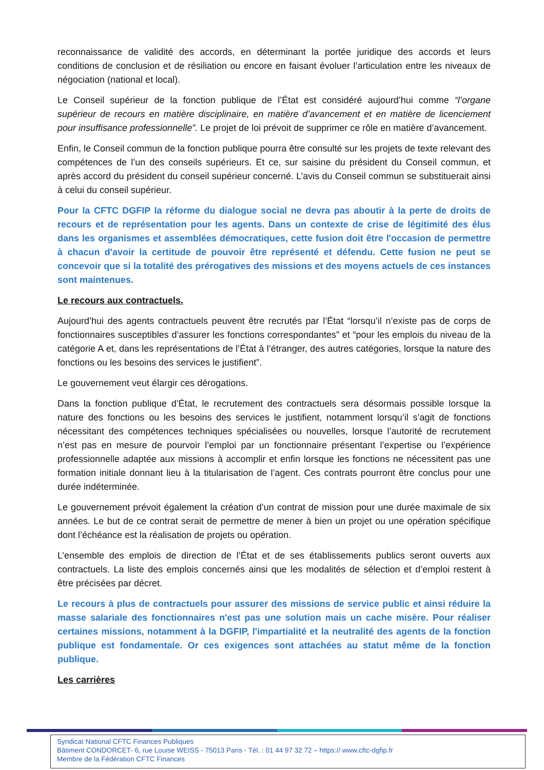reconnaissance de validité des accords, en déterminant la portée juridique des accords et leurs conditions de conclusion et de résiliation ou encore en faisant évoluer l’articulation entre les niveaux de négociation (national et local).
Le Conseil supérieur de la fonction publique de l’État est considéré aujourd’hui comme “l’organe supérieur de recours en matière disciplinaire, en matière d’avancement et en matière de licenciement pour insuffisance professionnelle”. Le projet de loi prévoit de supprimer ce rôle en matière d’avancement.
Enfin, le Conseil commun de la fonction publique pourra être consulté sur les projets de texte relevant des compétences de l’un des conseils supérieurs. Et ce, sur saisine du président du Conseil commun, et après accord du président du conseil supérieur concerné. L’avis du Conseil commun se substituerait ainsi à celui du conseil supérieur.
Pour la CFTC DGFIP la réforme du dialogue social ne devra pas aboutir à la perte de droits de recours et de représentation pour les agents. Dans un contexte de crise de légitimité des élus dans les organismes et assemblées démocratiques, cette fusion doit être l'occasion de permettre à chacun d'avoir la certitude de pouvoir être représenté et défendu. Cette fusion ne peut se concevoir que si la totalité des prérogatives des missions et des moyens actuels de ces instances sont maintenues.
Le recours aux contractuels.
Aujourd’hui des agents contractuels peuvent être recrutés par l’État “lorsqu’il n’existe pas de corps de fonctionnaires susceptibles d’assurer les fonctions correspondantes” et “pour les emplois du niveau de la catégorie A et, dans les représentations de l’État à l’étranger, des autres catégories, lorsque la nature des fonctions ou les besoins des services le justifient”.
Le gouvernement veut élargir ces dérogations.
Dans la fonction publique d’État, le recrutement des contractuels sera désormais possible lorsque la nature des fonctions ou les besoins des services le justifient, notamment lorsqu’il s’agit de fonctions nécessitant des compétences techniques spécialisées ou nouvelles, lorsque l’autorité de recrutement n’est pas en mesure de pourvoir l’emploi par un fonctionnaire présentant l’expertise ou l’expérience professionnelle adaptée aux missions à accomplir et enfin lorsque les fonctions ne nécessitent pas une formation initiale donnant lieu à la titularisation de l’agent. Ces contrats pourront être conclus pour une durée indéterminée.
Le gouvernement prévoit également la création d’un contrat de mission pour une durée maximale de six années. Le but de ce contrat serait de permettre de mener à bien un projet ou une opération spécifique dont l’échéance est la réalisation de projets ou opération.
L’ensemble des emplois de direction de l’État et de ses établissements publics seront ouverts aux contractuels. La liste des emplois concernés ainsi que les modalités de sélection et d’emploi restent à être précisées par décret.
Le recours à plus de contractuels pour assurer des missions de service public et ainsi réduire la masse salariale des fonctionnaires n'est pas une solution mais un cache misère. Pour réaliser certaines missions, notamment à la DGFIP, l'impartialité et la neutralité des agents de la fonction publique est fondamentale. Or ces exigences sont attachées au statut même de la fonction publique.
Les carrières
Syndicat National CFTC Finances Publiques
Bâtiment CONDORCET- 6, rue Louise WEISS - 75013 Paris - Tél. : 01 44 97 32 72 – https:// www.cftc-dgfip.fr
Membre de la Fédération CFTC Finances